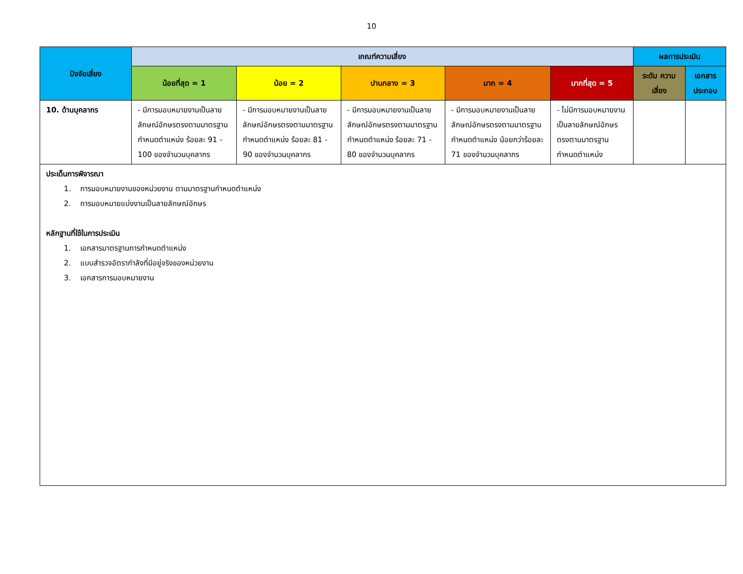10
| ปัจจัยเสี่ยง | เกณฑ์ความเสี่ยง | | | | | ผลการประเมิน | |
| --- | --- | --- | --- | --- | --- | --- | --- |
| | น้อยที่สุด = 1 | น้อย = 2 | ปานกลาง = 3 | มาก = 4 | มากที่สุด = 5 | ระดับ ความเสี่ยง | เอกสารประกอบ |
| 10. ด้านบุคลากร | - มีการมอบหมายงานเป็นลายลักษณ์อักษรตรงตามมาตรฐานกำหนดตำแหน่ง ร้อยละ 91 - 100 ของจำนวนบุคลากร | - มีการมอบหมายงานเป็นลายลักษณ์อักษรตรงตามมาตรฐานกำหนดตำแหน่ง ร้อยละ 81 - 90 ของจำนวนบุคลากร | - มีการมอบหมายงานเป็นลายลักษณ์อักษรตรงตามมาตรฐานกำหนดตำแหน่ง ร้อยละ 71 - 80 ของจำนวนบุคลากร | - มีการมอบหมายงานเป็นลายลักษณ์อักษรตรงตามมาตรฐานกำหนดตำแหน่ง น้อยกว่าร้อยละ 71 ของจำนวนบุคลากร | - ไม่มีการมอบหมายงานเป็นลายลักษณ์อักษรตรงตามมาตรฐานกำหนดตำแหน่ง | | |
ประเด็นการพิจารณา
1. การมอบหมายงานของหน่วยงาน ตามมาตรฐานกำหนดตำแหน่ง
2. การมอบหมายแบ่งงานเป็นลายลักษณ์อักษร
หลักฐานที่ใช้ในการประเมิน
1. เอกสารมาตรฐานการกำหนดตำแหน่ง
2. แบบสำรวจอัตรากำลังที่มีอยู่จริงของหน่วยงาน
3. เอกสารการมอบหมายงาน